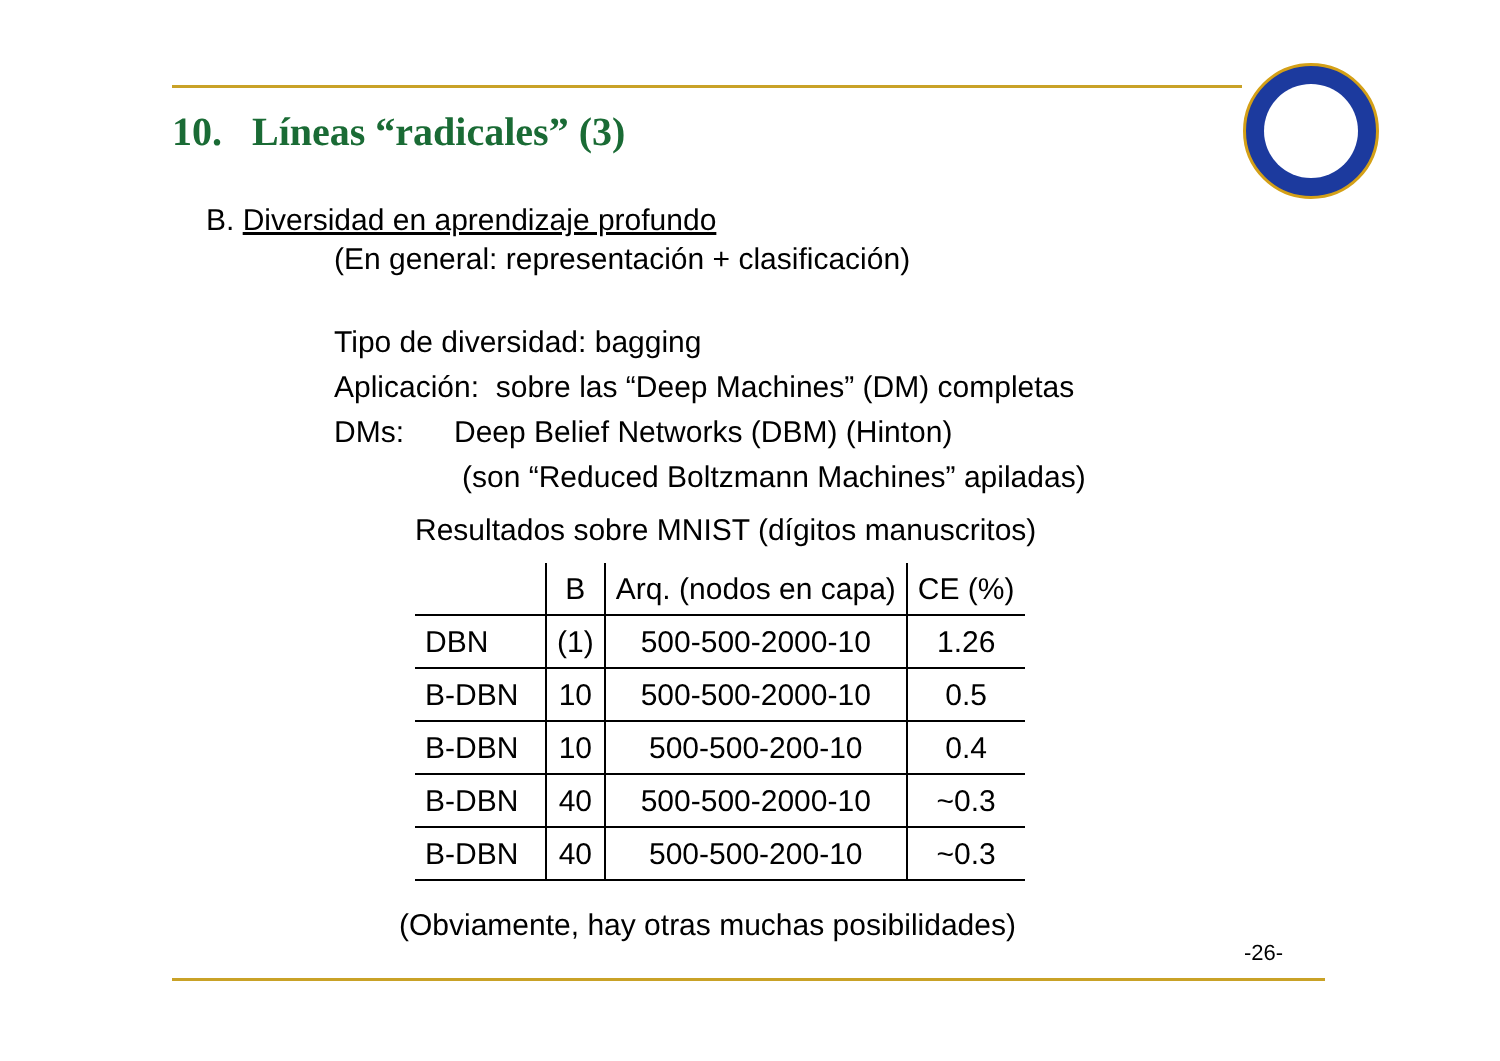10. Líneas “radicales” (3)
B. Diversidad en aprendizaje profundo
(En general: representación + clasificación)
Tipo de diversidad: bagging
Aplicación: sobre las “Deep Machines” (DM) completas
DMs: Deep Belief Networks (DBM) (Hinton)
(son “Reduced Boltzmann Machines” apiladas)
Resultados sobre MNIST (dígitos manuscritos)
| | B | Arq. (nodos en capa) | CE (%) |
| --- | --- | --- | --- |
| DBN | (1) | 500-500-2000-10 | 1.26 |
| B-DBN | 10 | 500-500-2000-10 | 0.5 |
| B-DBN | 10 | 500-500-200-10 | 0.4 |
| B-DBN | 40 | 500-500-2000-10 | ~0.3 |
| B-DBN | 40 | 500-500-200-10 | ~0.3 |
(Obviamente, hay otras muchas posibilidades)
-26-